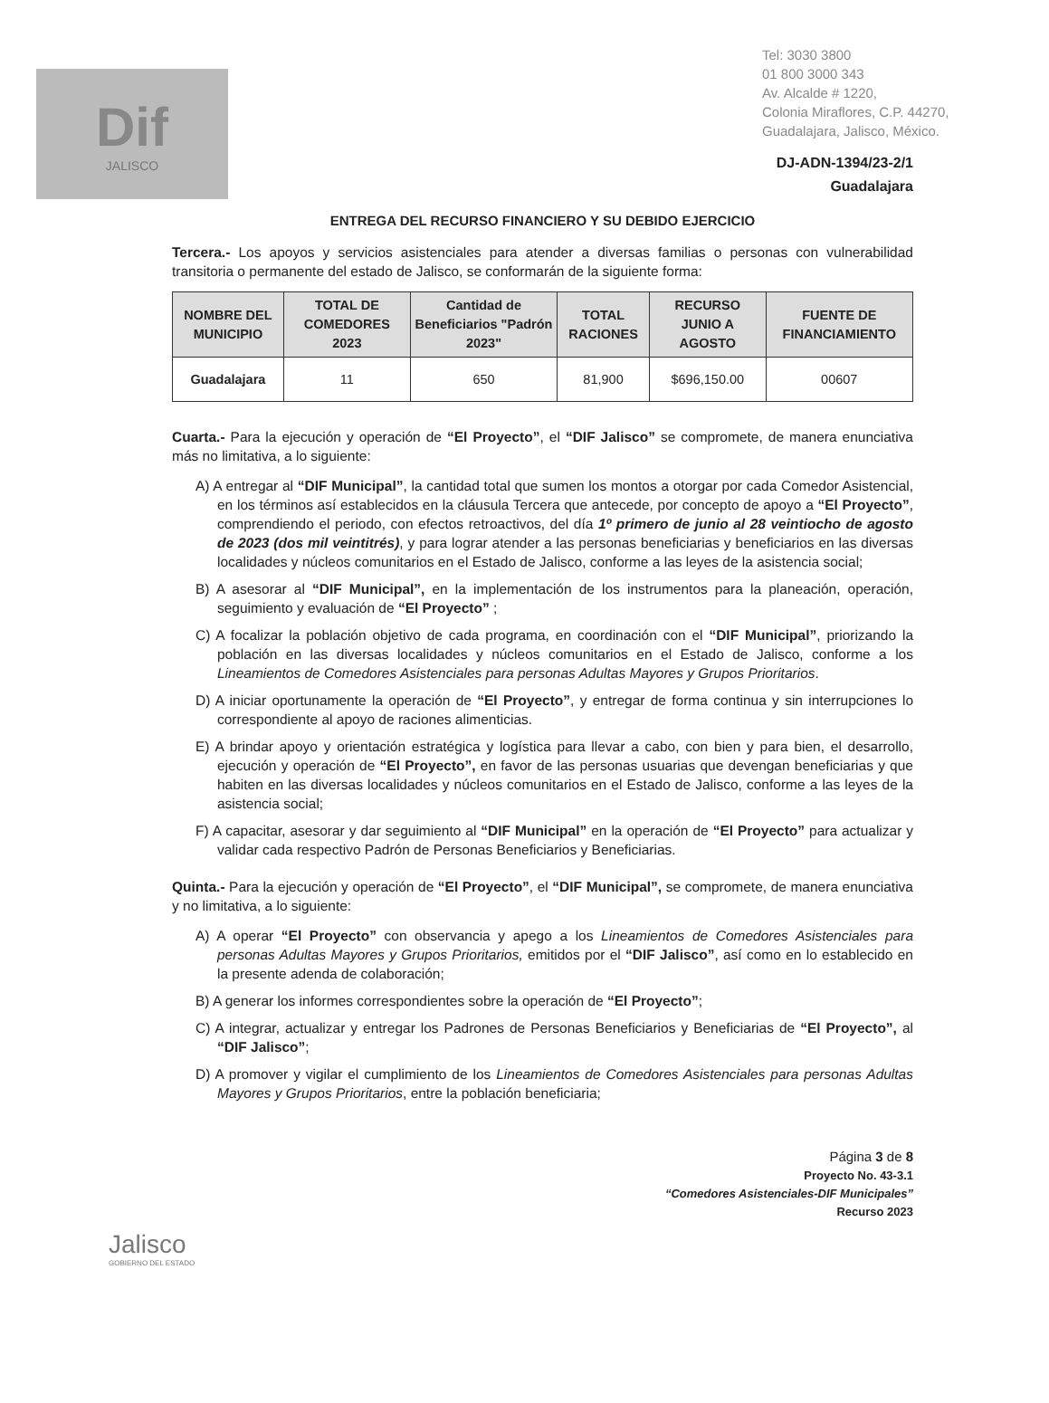Dif
JALISCO
Tel: 3030 3800
01 800 3000 343
Av. Alcalde # 1220,
Colonia Miraflores, C.P. 44270,
Guadalajara, Jalisco, México.
DJ-ADN-1394/23-2/1
Guadalajara
ENTREGA DEL RECURSO FINANCIERO Y SU DEBIDO EJERCICIO
Tercera.- Los apoyos y servicios asistenciales para atender a diversas familias o personas con vulnerabilidad transitoria o permanente del estado de Jalisco, se conformarán de la siguiente forma:
| NOMBRE DEL MUNICIPIO | TOTAL DE COMEDORES 2023 | Cantidad de Beneficiarios "Padrón 2023" | TOTAL RACIONES | RECURSO JUNIO A AGOSTO | FUENTE DE FINANCIAMIENTO |
| --- | --- | --- | --- | --- | --- |
| Guadalajara | 11 | 650 | 81,900 | $696,150.00 | 00607 |
Cuarta.- Para la ejecución y operación de “El Proyecto”, el “DIF Jalisco” se compromete, de manera enunciativa más no limitativa, a lo siguiente:
A) A entregar al “DIF Municipal”, la cantidad total que sumen los montos a otorgar por cada Comedor Asistencial, en los términos así establecidos en la cláusula Tercera que antecede, por concepto de apoyo a “El Proyecto”, comprendiendo el periodo, con efectos retroactivos, del día 1º primero de junio al 28 veintiocho de agosto de 2023 (dos mil veintitrés), y para lograr atender a las personas beneficiarias y beneficiarios en las diversas localidades y núcleos comunitarios en el Estado de Jalisco, conforme a las leyes de la asistencia social;
B) A asesorar al “DIF Municipal”, en la implementación de los instrumentos para la planeación, operación, seguimiento y evaluación de “El Proyecto” ;
C) A focalizar la población objetivo de cada programa, en coordinación con el “DIF Municipal”, priorizando la población en las diversas localidades y núcleos comunitarios en el Estado de Jalisco, conforme a los Lineamientos de Comedores Asistenciales para personas Adultas Mayores y Grupos Prioritarios.
D) A iniciar oportunamente la operación de “El Proyecto”, y entregar de forma continua y sin interrupciones lo correspondiente al apoyo de raciones alimenticias.
E) A brindar apoyo y orientación estratégica y logística para llevar a cabo, con bien y para bien, el desarrollo, ejecución y operación de “El Proyecto”, en favor de las personas usuarias que devengan beneficiarias y que habiten en las diversas localidades y núcleos comunitarios en el Estado de Jalisco, conforme a las leyes de la asistencia social;
F) A capacitar, asesorar y dar seguimiento al “DIF Municipal” en la operación de “El Proyecto” para actualizar y validar cada respectivo Padrón de Personas Beneficiarios y Beneficiarias.
Quinta.- Para la ejecución y operación de “El Proyecto”, el “DIF Municipal”, se compromete, de manera enunciativa y no limitativa, a lo siguiente:
A) A operar “El Proyecto” con observancia y apego a los Lineamientos de Comedores Asistenciales para personas Adultas Mayores y Grupos Prioritarios, emitidos por el “DIF Jalisco”, así como en lo establecido en la presente adenda de colaboración;
B) A generar los informes correspondientes sobre la operación de “El Proyecto”;
C) A integrar, actualizar y entregar los Padrones de Personas Beneficiarios y Beneficiarias de “El Proyecto”, al “DIF Jalisco”;
D) A promover y vigilar el cumplimiento de los Lineamientos de Comedores Asistenciales para personas Adultas Mayores y Grupos Prioritarios, entre la población beneficiaria;
Página 3 de 8
Proyecto No. 43-3.1
“Comedores Asistenciales-DIF Municipales”
Recurso 2023
Jalisco
GOBIERNO DEL ESTADO